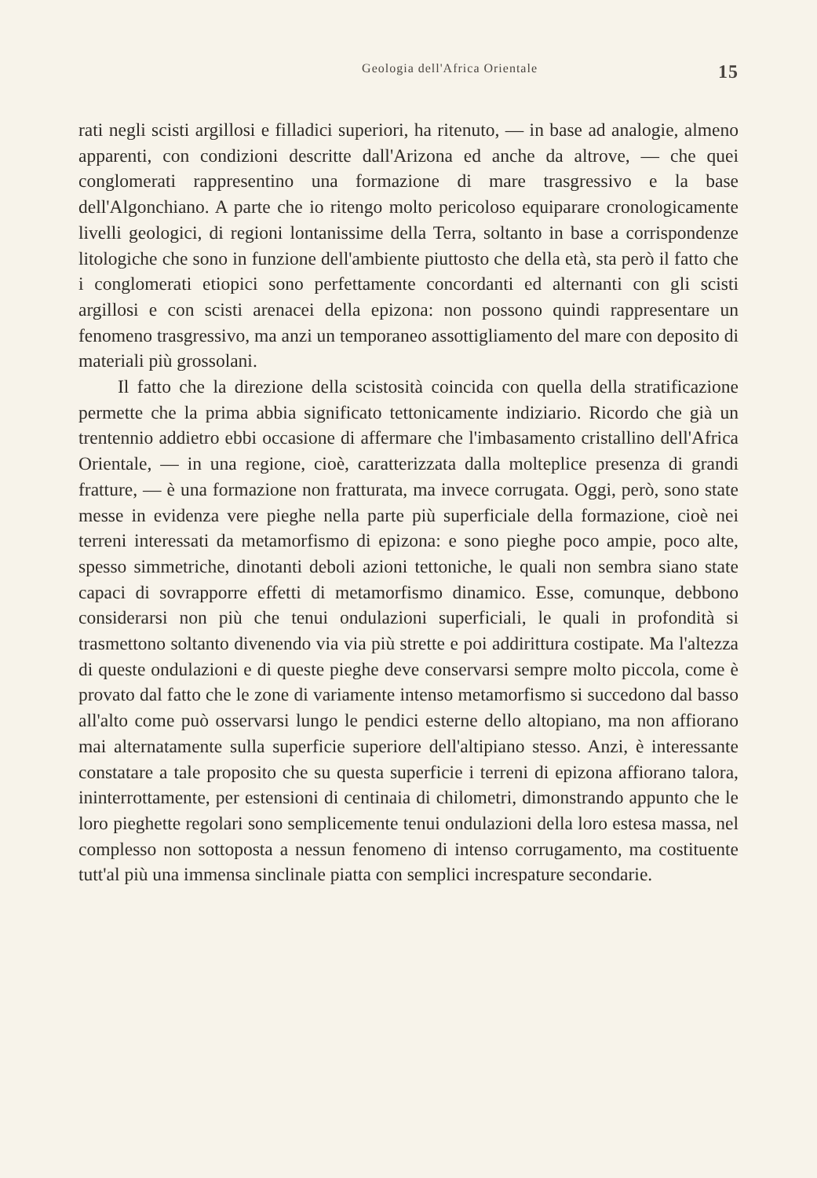Geologia dell'Africa Orientale 15
rati negli scisti argillosi e filladici superiori, ha ritenuto, — in base ad analogie, almeno apparenti, con condizioni descritte dall'Arizona ed anche da altrove, — che quei conglomerati rappresentino una formazione di mare trasgressivo e la base dell'Algonchiano. A parte che io ritengo molto pericoloso equiparare cronologicamente livelli geologici, di regioni lontanissime della Terra, soltanto in base a corrispondenze litologiche che sono in funzione dell'ambiente piuttosto che della età, sta però il fatto che i conglomerati etiopici sono perfettamente concordanti ed alternanti con gli scisti argillosi e con scisti arenacei della epizona: non possono quindi rappresentare un fenomeno trasgressivo, ma anzi un temporaneo assottigliamento del mare con deposito di materiali più grossolani.
Il fatto che la direzione della scistosità coincida con quella della stratificazione permette che la prima abbia significato tettonicamente indiziario. Ricordo che già un trentennio addietro ebbi occasione di affermare che l'imbasamento cristallino dell'Africa Orientale, — in una regione, cioè, caratterizzata dalla molteplice presenza di grandi fratture, — è una formazione non fratturata, ma invece corrugata. Oggi, però, sono state messe in evidenza vere pieghe nella parte più superficiale della formazione, cioè nei terreni interessati da metamorfismo di epizona: e sono pieghe poco ampie, poco alte, spesso simmetriche, dinotanti deboli azioni tettoniche, le quali non sembra siano state capaci di sovrapporre effetti di metamorfismo dinamico. Esse, comunque, debbono considerarsi non più che tenui ondulazioni superficiali, le quali in profondità si trasmettono soltanto divenendo via via più strette e poi addirittura costipate. Ma l'altezza di queste ondulazioni e di queste pieghe deve conservarsi sempre molto piccola, come è provato dal fatto che le zone di variamente intenso metamorfismo si succedono dal basso all'alto come può osservarsi lungo le pendici esterne dello altopiano, ma non affiorano mai alternatamente sulla superficie superiore dell'altipiano stesso. Anzi, è interessante constatare a tale proposito che su questa superficie i terreni di epizona affiorano talora, ininterrottamente, per estensioni di centinaia di chilometri, dimonstrando appunto che le loro pieghette regolari sono semplicemente tenui ondulazioni della loro estesa massa, nel complesso non sottoposta a nessun fenomeno di intenso corrugamento, ma costituente tutt'al più una immensa sinclinale piatta con semplici increspature secondarie.